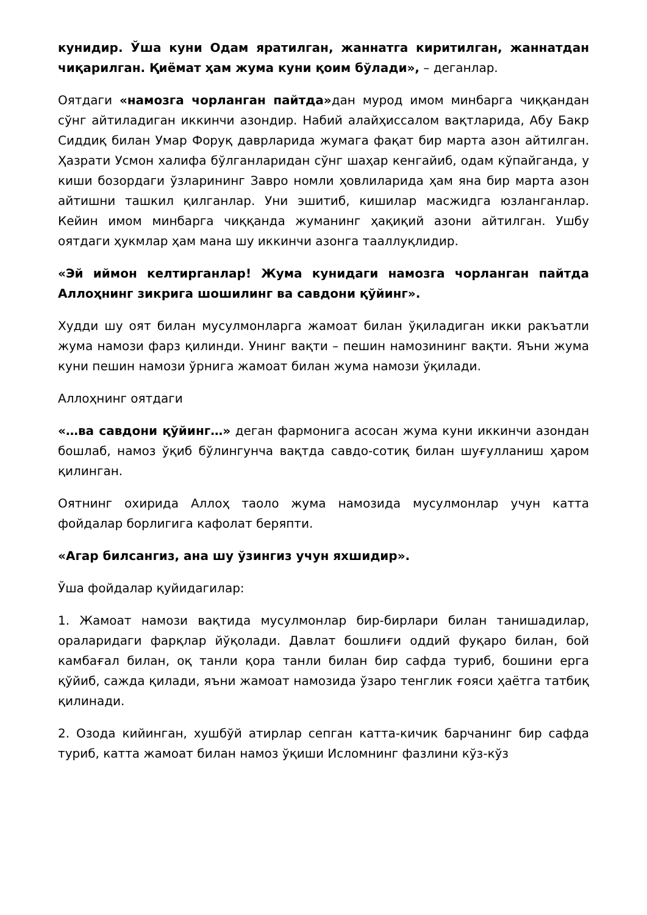кунидир. Ўша куни Одам яратилган, жаннатга киритилган, жаннатдан чиқарилган. Қиёмат ҳам жума куни қоим бўлади», – деганлар.
Оятдаги «намозга чорланган пайтда»дан мурод имом минбарга чиққандан сўнг айтиладиган иккинчи азондир. Набий алайҳиссалом вақтларида, Абу Бакр Сиддиқ билан Умар Форуқ даврларида жумага фақат бир марта азон айтилган. Ҳазрати Усмон халифа бўлганларидан сўнг шаҳар кенгайиб, одам кўпайганда, у киши бозордаги ўзларининг Завро номли ҳовлиларида ҳам яна бир марта азон айтишни ташкил қилганлар. Уни эшитиб, кишилар масжидга юзланганлар. Кейин имом минбарга чиққанда жуманинг ҳақиқий азони айтилган. Ушбу оятдаги ҳукмлар ҳам мана шу иккинчи азонга тааллуқлидир.
«Эй иймон келтирганлар! Жума кунидаги намозга чорланган пайтда Аллоҳнинг зикрига шошилинг ва савдони қўйинг».
Худди шу оят билан мусулмонларга жамоат билан ўқиладиган икки ракъатли жума намози фарз қилинди. Унинг вақти – пешин намозининг вақти. Яъни жума куни пешин намози ўрнига жамоат билан жума намози ўқилади.
Аллоҳнинг оятдаги
«…ва савдони қўйинг…» деган фармонига асосан жума куни иккинчи азондан бошлаб, намоз ўқиб бўлингунча вақтда савдо-сотиқ билан шуғулланиш ҳаром қилинган.
Оятнинг охирида Аллоҳ таоло жума намозида мусулмонлар учун катта фойдалар борлигига кафолат беряпти.
«Агар билсангиз, ана шу ўзингиз учун яхшидир».
Ўша фойдалар қуйидагилар:
1. Жамоат намози вақтида мусулмонлар бир-бирлари билан танишадилар, ораларидаги фарқлар йўқолади. Давлат бошлиғи оддий фуқаро билан, бой камбағал билан, оқ танли қора танли билан бир сафда туриб, бошини ерга қўйиб, сажда қилади, яъни жамоат намозида ўзаро тенглик ғояси ҳаётга татбиқ қилинади.
2. Озода кийинган, хушбўй атирлар сепган катта-кичик барчанинг бир сафда туриб, катта жамоат билан намоз ўқиши Исломнинг фазлини кўз-кўз